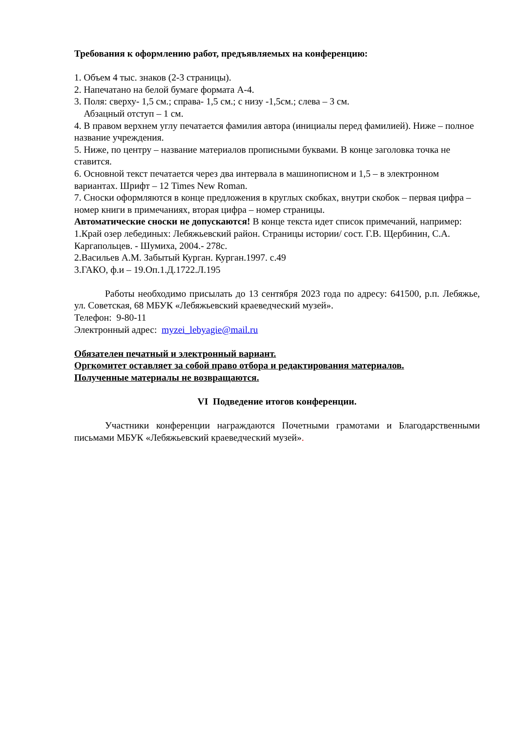Требования к оформлению работ, предъявляемых на конференцию:
1. Объем 4 тыс. знаков (2-3 страницы).
2. Напечатано на белой бумаге формата А-4.
3. Поля: сверху- 1,5 см.; справа- 1,5 см.; с низу -1,5см.; слева – 3 см.
Абзацный отступ – 1 см.
4. В правом верхнем углу печатается фамилия автора (инициалы перед фамилией). Ниже – полное название учреждения.
5. Ниже, по центру – название материалов прописными буквами. В конце заголовка точка не ставится.
6. Основной текст печатается через два интервала в машинописном и 1,5 – в электронном вариантах. Шрифт – 12 Times New Roman.
7. Сноски оформляются в конце предложения в круглых скобках, внутри скобок – первая цифра – номер книги в примечаниях, вторая цифра – номер страницы.
Автоматические сноски не допускаются! В конце текста идет список примечаний, например:
1.Край озер лебединых: Лебяжьевский район. Страницы истории/ сост. Г.В. Щербинин, С.А. Каргапольцев. - Шумиха, 2004.- 278с.
2.Васильев А.М. Забытый Курган. Курган.1997. с.49
3.ГАКО, ф.и – 19.Оп.1.Д.1722.Л.195
Работы необходимо присылать до 13 сентября 2023 года по адресу: 641500, р.п. Лебяжье, ул. Советская, 68 МБУК «Лебяжьевский краеведческий музей».
Телефон: 9-80-11
Электронный адрес: myzei_lebyagie@mail.ru
Обязателен печатный и электронный вариант.
Оргкомитет оставляет за собой право отбора и редактирования материалов.
Полученные материалы не возвращаются.
VI Подведение итогов конференции.
Участники конференции награждаются Почетными грамотами и Благодарственными письмами МБУК «Лебяжьевский краеведческий музей».